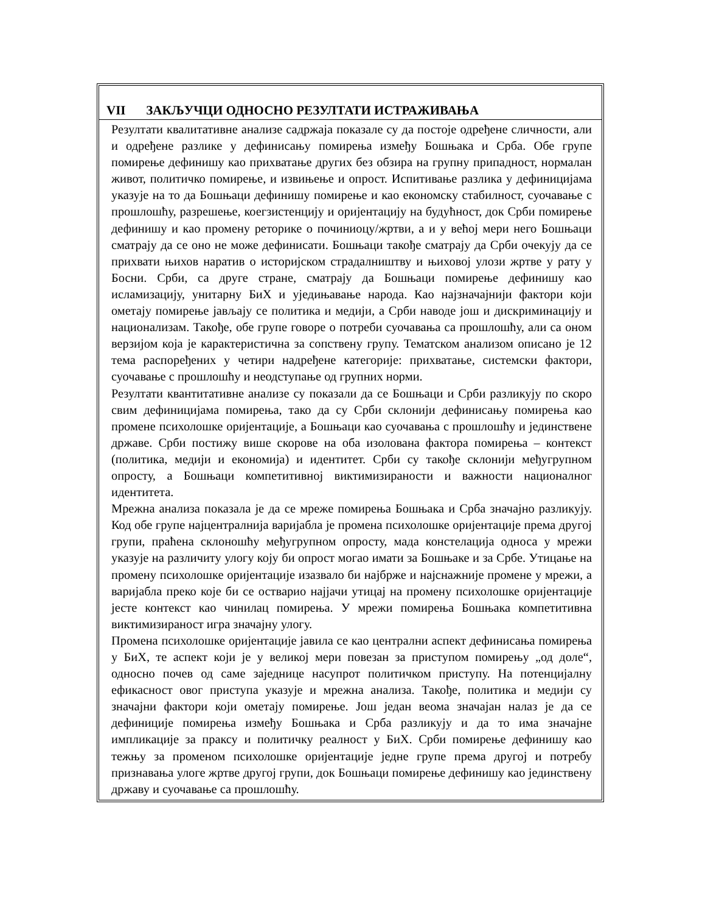VII ЗАКЉУЧЦИ ОДНОСНО РЕЗУЛТАТИ ИСТРАЖИВАЊА
Резултати квалитативне анализе садржаја показале су да постоје одређене сличности, али и одређене разлике у дефинисању помирења између Бошњака и Срба. Обе групе помирење дефинишу као прихватање других без обзира на групну припадност, нормалан живот, политичко помирење, и извињење и опрост. Испитивање разлика у дефиницијама указује на то да Бошњаци дефинишу помирење и као економску стабилност, суочавање с прошлошћу, разрешење, коегзистенцију и оријентацију на будућност, док Срби помирење дефинишу и као промену реторике о починиоцу/жртви, а и у већој мери него Бошњаци сматрају да се оно не може дефинисати. Бошњаци такође сматрају да Срби очекују да се прихвати њихов наратив о историјском страдалништву и њиховој улози жртве у рату у Босни. Срби, са друге стране, сматрају да Бошњаци помирење дефинишу као исламизацију, унитарну БиХ и уједињавање народа. Као најзначајнији фактори који ометају помирење јављају се политика и медији, а Срби наводе још и дискриминацију и национализам. Такође, обе групе говоре о потреби суочавања са прошлошћу, али са оном верзијом која је карактеристична за сопствену групу. Тематском анализом описано је 12 тема распоређених у четири надређене категорије: прихватање, системски фактори, суочавање с прошлошћу и неодступање од групних норми.
Резултати квантитативне анализе су показали да се Бошњаци и Срби разликују по скоро свим дефиницијама помирења, тако да су Срби склонији дефинисању помирења као промене психолошке оријентације, а Бошњаци као суочавања с прошлошћу и јединствене државе. Срби постижу више скорове на оба изолована фактора помирења – контекст (политика, медији и економија) и идентитет. Срби су такође склонији међугрупном опросту, а Бошњаци компетитивној виктимизираности и важности националног идентитета.
Мрежна анализа показала је да се мреже помирења Бошњака и Срба значајно разликују. Код обе групе најцентралнија варијабла је промена психолошке оријентације према другој групи, праћена склоношћу међугрупном опросту, мада констелација односа у мрежи указује на различиту улогу коју би опрост могао имати за Бошњаке и за Србе. Утицање на промену психолошке оријентације изазвало би најбрже и најснажније промене у мрежи, а варијабла преко које би се остварио најјачи утицај на промену психолошке оријентације јесте контекст као чинилац помирења. У мрежи помирења Бошњака компетитивна виктимизираност игра значајну улогу.
Промена психолошке оријентације јавила се као централни аспект дефинисања помирења у БиХ, те аспект који је у великој мери повезан за приступом помирењу „од доле“, односно почев од саме заједнице насупрот политичком приступу. На потенцијалну ефикасност овог приступа указује и мрежна анализа. Такође, политика и медији су значајни фактори који ометају помирење. Још један веома значајан налаз је да се дефиниције помирења између Бошњака и Срба разликују и да то има значајне импликације за праксу и политичку реалност у БиХ. Срби помирење дефинишу као тежњу за променом психолошке оријентације једне групе према другој и потребу признавања улоге жртве другој групи, док Бошњаци помирење дефинишу као јединствену државу и суочавање са прошлошћу.